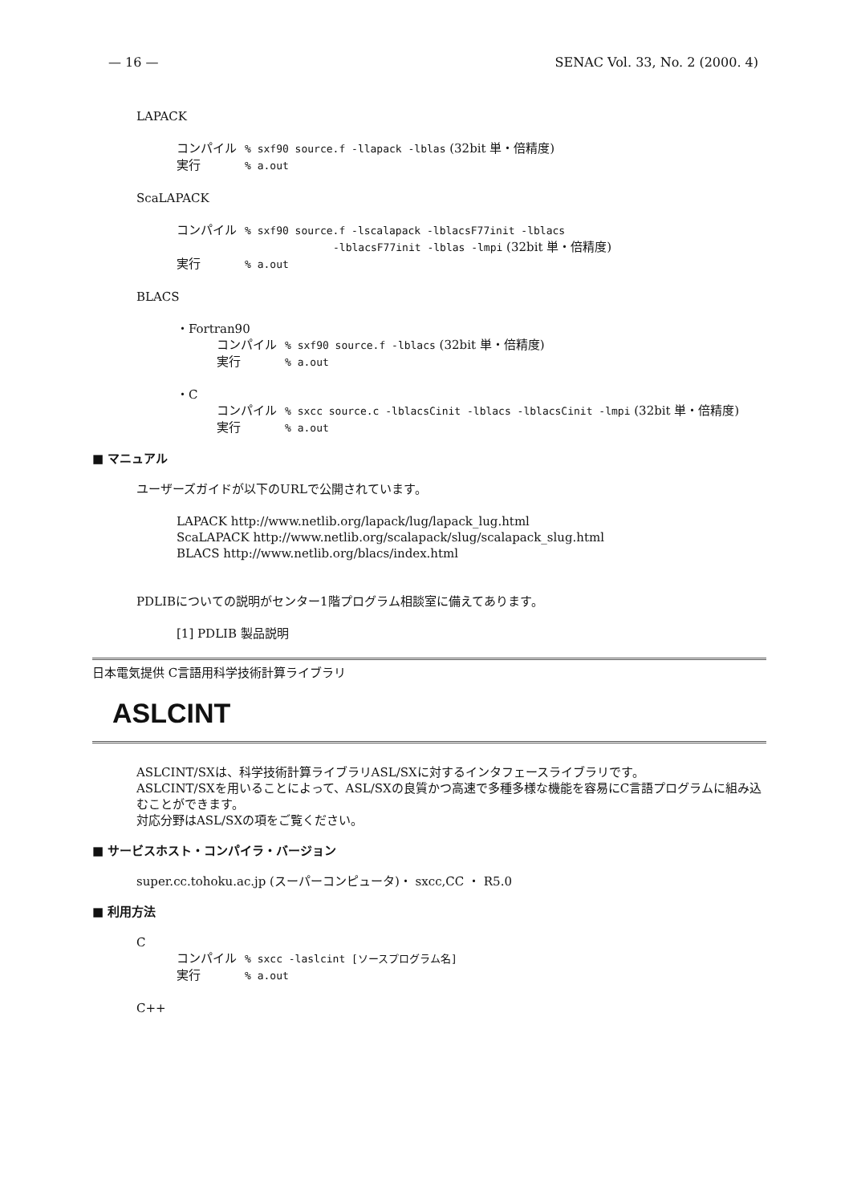— 16 — SENAC Vol. 33, No. 2 (2000. 4)
LAPACK
コンパイル% sxf90 source.f -llapack -lblas (32bit 単・倍精度)
実行% a.out
ScaLAPACK
コンパイル% sxf90 source.f -lscalapack -lblacsF77init -lblacs
-lblacsF77init -lblas -lmpi (32bit 単・倍精度)
実行% a.out
BLACS
・Fortran90
コンパイル% sxf90 source.f -lblacs (32bit 単・倍精度)
実行% a.out
・C
コンパイル% sxcc source.c -lblacsCinit -lblacs -lblacsCinit -lmpi (32bit 単・倍精度)
実行% a.out
■ マニュアル
ユーザーズガイドが以下のURLで公開されています。
LAPACK http://www.netlib.org/lapack/lug/lapack_lug.html
ScaLAPACK http://www.netlib.org/scalapack/slug/scalapack_slug.html
BLACS http://www.netlib.org/blacs/index.html
PDLIBについての説明がセンター1階プログラム相談室に備えてあります。
[1] PDLIB 製品説明
日本電気提供 C言語用科学技術計算ライブラリ
ASLCINT
ASLCINT/SXは、科学技術計算ライブラリASL/SXに対するインタフェースライブラリです。
ASLCINT/SXを用いることによって、ASL/SXの良質かつ高速で多種多様な機能を容易にC言語プログラムに組み込むことができます。
対応分野はASL/SXの項をご覧ください。
■ サービスホスト・コンパイラ・バージョン
super.cc.tohoku.ac.jp (スーパーコンピュータ)・ sxcc,CC ・ R5.0
■ 利用方法
C
コンパイル% sxcc -laslcint [ソースプログラム名]
実行% a.out
C++